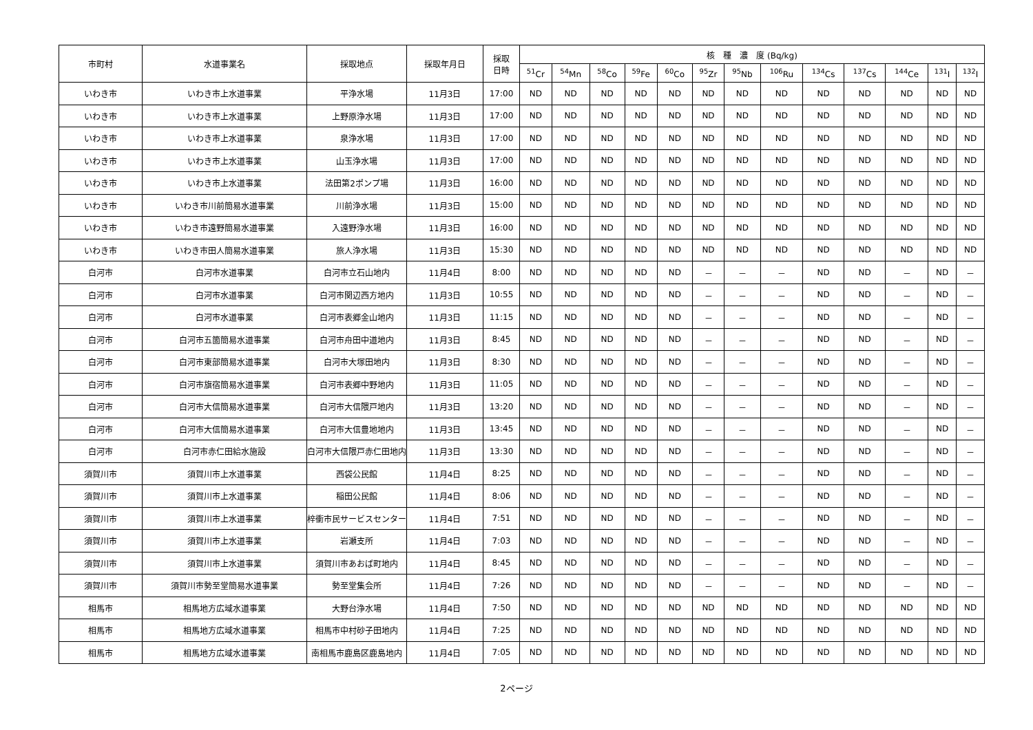| 市町村 | 水道事業名 | 採取地点 | 採取年月日 | 採取 日時 | 核 種 濃 度 (Bq/kg) | | | | | | | | | | | | |
| --- | --- | --- | --- | --- | --- | --- | --- | --- | --- | --- | --- | --- | --- | --- | --- | --- | --- |
| | | | | | <sup>51</sup>Cr | <sup>54</sup>Mn | <sup>58</sup>Co | <sup>59</sup>Fe | <sup>60</sup>Co | <sup>95</sup>Zr | <sup>95</sup>Nb | <sup>106</sup>Ru | <sup>134</sup>Cs | <sup>137</sup>Cs | <sup>144</sup>Ce | <sup>131</sup>I | <sup>132</sup>I |
| いわき市 | いわき市上水道事業 | 平浄水場 | 11月3日 | 17:00 | ND | ND | ND | ND | ND | ND | ND | ND | ND | ND | ND | ND | ND |
| いわき市 | いわき市上水道事業 | 上野原浄水場 | 11月3日 | 17:00 | ND | ND | ND | ND | ND | ND | ND | ND | ND | ND | ND | ND | ND |
| いわき市 | いわき市上水道事業 | 泉浄水場 | 11月3日 | 17:00 | ND | ND | ND | ND | ND | ND | ND | ND | ND | ND | ND | ND | ND |
| いわき市 | いわき市上水道事業 | 山玉浄水場 | 11月3日 | 17:00 | ND | ND | ND | ND | ND | ND | ND | ND | ND | ND | ND | ND | ND |
| いわき市 | いわき市上水道事業 | 法田第2ポンプ場 | 11月3日 | 16:00 | ND | ND | ND | ND | ND | ND | ND | ND | ND | ND | ND | ND | ND |
| いわき市 | いわき市川前簡易水道事業 | 川前浄水場 | 11月3日 | 15:00 | ND | ND | ND | ND | ND | ND | ND | ND | ND | ND | ND | ND | ND |
| いわき市 | いわき市遠野簡易水道事業 | 入遠野浄水場 | 11月3日 | 16:00 | ND | ND | ND | ND | ND | ND | ND | ND | ND | ND | ND | ND | ND |
| いわき市 | いわき市田人簡易水道事業 | 旅人浄水場 | 11月3日 | 15:30 | ND | ND | ND | ND | ND | ND | ND | ND | ND | ND | ND | ND | ND |
| 白河市 | 白河市水道事業 | 白河市立石山地内 | 11月4日 | 8:00 | ND | ND | ND | ND | ND | － | － | － | ND | ND | － | ND | － |
| 白河市 | 白河市水道事業 | 白河市関辺西方地内 | 11月3日 | 10:55 | ND | ND | ND | ND | ND | － | － | － | ND | ND | － | ND | － |
| 白河市 | 白河市水道事業 | 白河市表郷金山地内 | 11月3日 | 11:15 | ND | ND | ND | ND | ND | － | － | － | ND | ND | － | ND | － |
| 白河市 | 白河市五箇簡易水道事業 | 白河市舟田中道地内 | 11月3日 | 8:45 | ND | ND | ND | ND | ND | － | － | － | ND | ND | － | ND | － |
| 白河市 | 白河市東部簡易水道事業 | 白河市大塚田地内 | 11月3日 | 8:30 | ND | ND | ND | ND | ND | － | － | － | ND | ND | － | ND | － |
| 白河市 | 白河市旗宿簡易水道事業 | 白河市表郷中野地内 | 11月3日 | 11:05 | ND | ND | ND | ND | ND | － | － | － | ND | ND | － | ND | － |
| 白河市 | 白河市大信簡易水道事業 | 白河市大信隈戸地内 | 11月3日 | 13:20 | ND | ND | ND | ND | ND | － | － | － | ND | ND | － | ND | － |
| 白河市 | 白河市大信簡易水道事業 | 白河市大信豊地地内 | 11月3日 | 13:45 | ND | ND | ND | ND | ND | － | － | － | ND | ND | － | ND | － |
| 白河市 | 白河市赤仁田給水施設 | 白河市大信隈戸赤仁田地内 | 11月3日 | 13:30 | ND | ND | ND | ND | ND | － | － | － | ND | ND | － | ND | － |
| 須賀川市 | 須賀川市上水道事業 | 西袋公民館 | 11月4日 | 8:25 | ND | ND | ND | ND | ND | － | － | － | ND | ND | － | ND | － |
| 須賀川市 | 須賀川市上水道事業 | 稲田公民館 | 11月4日 | 8:06 | ND | ND | ND | ND | ND | － | － | － | ND | ND | － | ND | － |
| 須賀川市 | 須賀川市上水道事業 | 梓衝市民サービスセンター | 11月4日 | 7:51 | ND | ND | ND | ND | ND | － | － | － | ND | ND | － | ND | － |
| 須賀川市 | 須賀川市上水道事業 | 岩瀬支所 | 11月4日 | 7:03 | ND | ND | ND | ND | ND | － | － | － | ND | ND | － | ND | － |
| 須賀川市 | 須賀川市上水道事業 | 須賀川市あおば町地内 | 11月4日 | 8:45 | ND | ND | ND | ND | ND | － | － | － | ND | ND | － | ND | － |
| 須賀川市 | 須賀川市勢至堂簡易水道事業 | 勢至堂集会所 | 11月4日 | 7:26 | ND | ND | ND | ND | ND | － | － | － | ND | ND | － | ND | － |
| 相馬市 | 相馬地方広域水道事業 | 大野台浄水場 | 11月4日 | 7:50 | ND | ND | ND | ND | ND | ND | ND | ND | ND | ND | ND | ND | ND |
| 相馬市 | 相馬地方広域水道事業 | 相馬市中村砂子田地内 | 11月4日 | 7:25 | ND | ND | ND | ND | ND | ND | ND | ND | ND | ND | ND | ND | ND |
| 相馬市 | 相馬地方広域水道事業 | 南相馬市鹿島区鹿島地内 | 11月4日 | 7:05 | ND | ND | ND | ND | ND | ND | ND | ND | ND | ND | ND | ND | ND |
2ページ